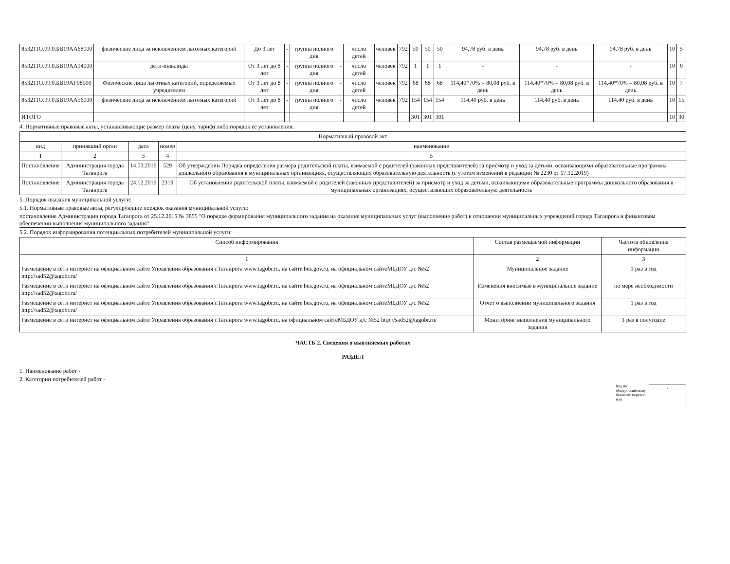| 853211О.99.0.БВ19АА68000 | физические лица за исключением льготных категорий | До 3 лет | - | группа полного дня | | число детей | человек | 792 | 50 | 50 | 50 | 94,78 руб. в день | 94,78 руб. в день | 94,78 руб. в день | 10 | 5 |
| 853211О.99.0.БВ19АА14000 | дети-инвалиды | От 3 лет до 8 лет | - | группа полного дня | - | число детей | человек | 792 | 1 | 1 | 1 | - | - | - | 10 | 0 |
| 853211О.99.0.БВ19АГ08000 | Физические лица льготных категорий, определяемых учредителем | От 3 лет до 8 лет | - | группа полного дня | - | число детей | человек | 792 | 68 | 68 | 68 | 114,40*70% = 80,08 руб. в день | 114,40*70% = 80,08 руб. в день | 114,40*70% = 80,08 руб. в день | 10 | 7 |
| 853211О.99.0.БВ19АА56000 | физические лица за исключением льготных категорий | От 3 лет до 8 лет | - | группа полного дня | - | число детей | человек | 792 | 154 | 154 | 154 | 114,40 руб. в день | 114,40 руб. в день | 114,40 руб. в день | 10 | 15 |
| ИТОГО | | | | | | | | | 301 | 301 | 301 | | | | 10 | 30 |
4. Нормативные правовые акты, устанавливающие размер платы (цену, тариф) либо порядок ее установления:
| Нормативный правовой акт | | | | |
| --- | --- | --- | --- | --- |
| вид | принявший орган | дата | номер | наименование |
| 1 | 2 | 3 | 4 | 5 |
| Постановление | Администрация города Таганрога | 14.03.2016 | 529 | Об утверждении Порядка определения размера родительской платы, взимаемой с родителей (законных представителей) за присмотр и уход за детьми, осваивающими образовательные программы дошкольного образования в муниципальных организациях, осуществляющих образовательную деятельность (с утетом изменений в редакции № 2230 от 17.12.2019) |
| Постановление | Администрация города Таганрога | 24.12.2019 | 2319 | Об установлении родительской платы, взимаемой с родителей (законных представителей) за присмотр и уход за детьми, осваивающими образовательные программы дошкольного образования в муниципальных организациях, осуществляющих образовательную деятельность |
5. Порядок оказания муниципальной услуги:
5.1. Нормативные правовые акты, регулирующие порядок оказания муниципальной услуги:
постановление Администрации города Таганрога от 25.12.2015 № 3855 "О порядке формирования муниципального задания на оказание муниципальных услуг (выполнение работ) в отношении муниципальных учреждений города Таганрога и финансовом обеспечении выполнения муниципального задания"
5.2. Порядок информирования потенциальных потребителей муниципальной услуги:
| Способ информирования | Состав размещаемой информации | Частота обновления информации |
| --- | --- | --- |
| 1 | 2 | 3 |
| Размещение в сети интернет на официальном сайте Управления образования г.Таганрога www.tagobr.ru, на сайте bus.gov.ru, на официальном сайтеМБДОУ д/с №52 http://sad52@tagobr.ru/ | Муниципальное задание | 1 раз в год |
| Размещение в сети интернет на официальном сайте Управления образования г.Таганрога www.tagobr.ru, на сайте bus.gov.ru, на официальном сайтеМБДОУ д/с №52 http://sad52@tagobr.ru/ | Изменения вносимые в муниципальное задание | по мере необходимости |
| Размещение в сети интернет на официальном сайте Управления образования г.Таганрога www.tagobr.ru, на сайте bus.gov.ru, на официальном сайтеМБДОУ д/с №52 http://sad52@tagobr.ru/ | Отчет о выполнении муниципального задания | 1 раз в год |
| Размещение в сети интернет на официальном сайте Управления образования г.Таганрога www.tagobr.ru, на официальном сайтеМБДОУ д/с №52 http://sad52@tagobr.ru/ | Мониторинг выполнения муниципального задания | 1 раз в полугодие |
ЧАСТЬ 2. Сведения о выолняемых работах
РАЗДЕЛ
1. Наименование работ -
2. Категории потребителей работ -
Код по
общероссийскому
базовому перечно
или
-